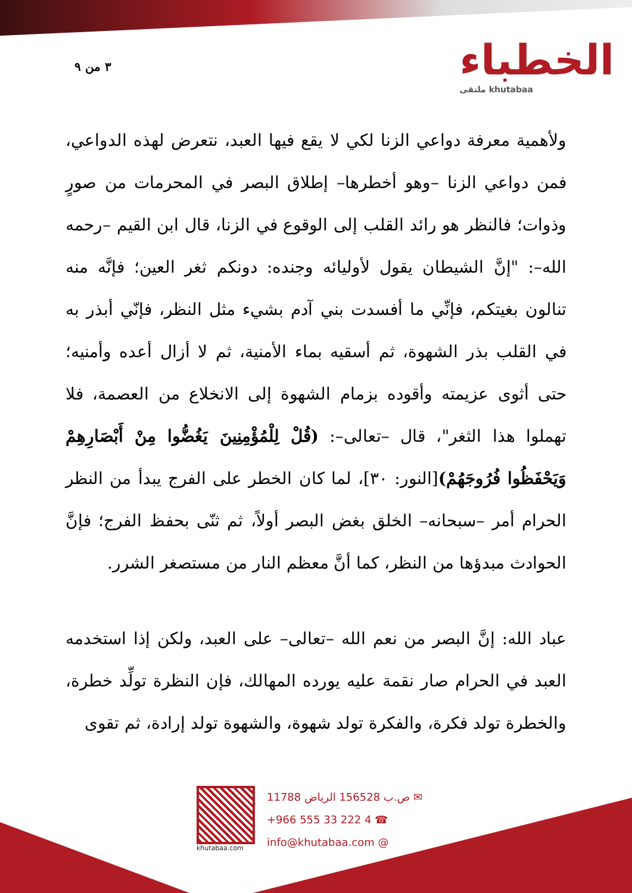٣ من ٩ الخطباء
ملتقى khutabaa
ولأهمية معرفة دواعي الزنا لكي لا يقع فيها العبد، نتعرض لهذه الدواعي، فمن دواعي الزنا –وهو أخطرها– إطلاق البصر في المحرمات من صورٍ وذوات؛ فالنظر هو رائد القلب إلى الوقوع في الزنا، قال ابن القيم –رحمه الله–: "إنَّ الشيطان يقول لأوليائه وجنده: دونكم ثغر العين؛ فإنَّه منه تنالون بغيتكم، فإنِّي ما أفسدت بني آدم بشيء مثل النظر، فإنّي أبذر به في القلب بذر الشهوة، ثم أسقيه بماء الأمنية، ثم لا أزال أعده وأمنيه؛ حتى أثوى عزيمته وأقوده بزمام الشهوة إلى الانخلاع من العصمة، فلا تهملوا هذا الثغر"، قال –تعالى–: (قُلْ لِلْمُؤْمِنِينَ يَغُضُّوا مِنْ أَبْصَارِهِمْ وَيَحْفَظُوا فُرُوجَهُمْ)[النور: ٣٠]، لما كان الخطر على الفرج يبدأ من النظر الحرام أمر –سبحانه– الخلق بغض البصر أولاً، ثم ثنّى بحفظ الفرج؛ فإنَّ الحوادث مبدؤها من النظر، كما أنَّ معظم النار من مستصغر الشرر.
عباد الله: إنَّ البصر من نعم الله –تعالى– على العبد، ولكن إذا استخدمه العبد في الحرام صار نقمة عليه يورده المهالك، فإن النظرة تولِّد خطرة، والخطرة تولد فكرة، والفكرة تولد شهوة، والشهوة تولد إرادة، ثم تقوى
khutabaa.com
ص.ب 156528 الرياض 11788 ✉
+966 555 33 222 4 ☎
info@khutabaa.com @